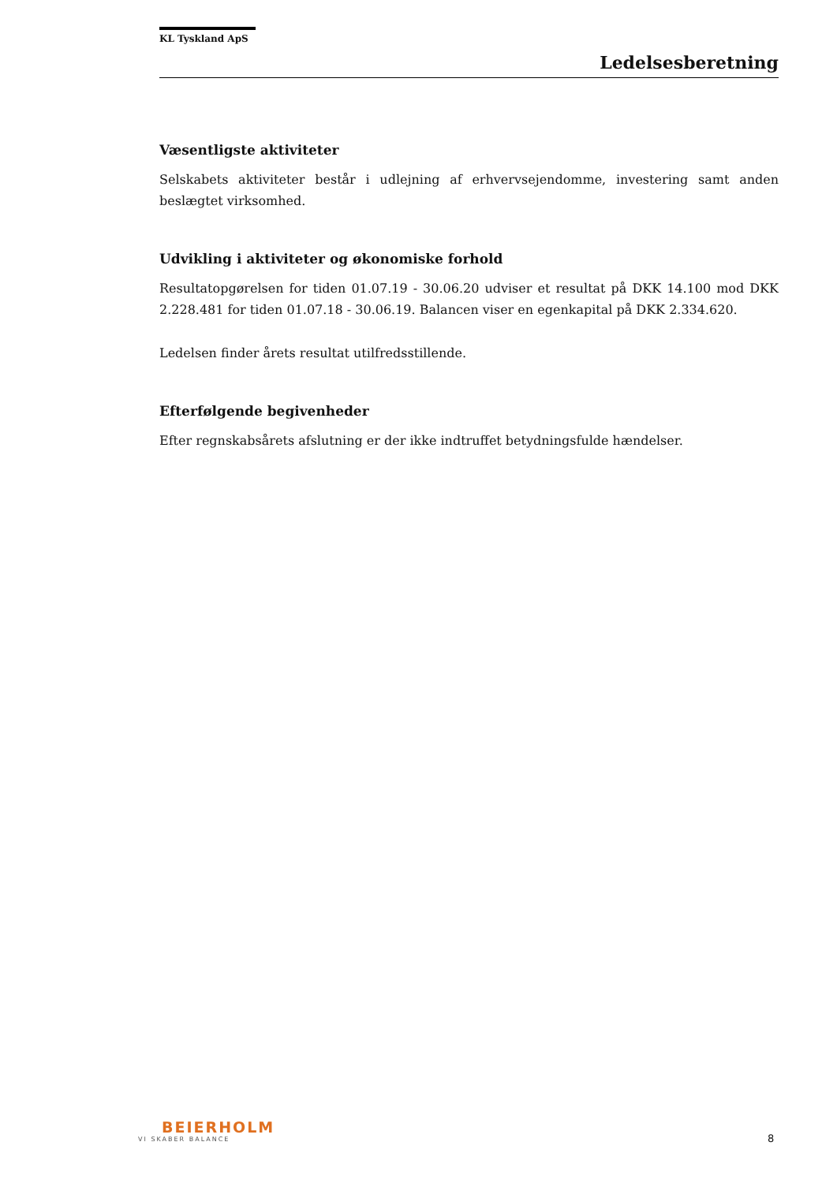KL Tyskland ApS
Ledelsesberetning
Væsentligste aktiviteter
Selskabets aktiviteter består i udlejning af erhvervsejendomme, investering samt anden beslægtet virksomhed.
Udvikling i aktiviteter og økonomiske forhold
Resultatopgørelsen for tiden 01.07.19 - 30.06.20 udviser et resultat på DKK 14.100 mod DKK 2.228.481 for tiden 01.07.18 - 30.06.19. Balancen viser en egenkapital på DKK 2.334.620.
Ledelsen finder årets resultat utilfredsstillende.
Efterfølgende begivenheder
Efter regnskabsårets afslutning er der ikke indtruffet betydningsfulde hændelser.
BEIERHOLM
VI SKABER BALANCE
8